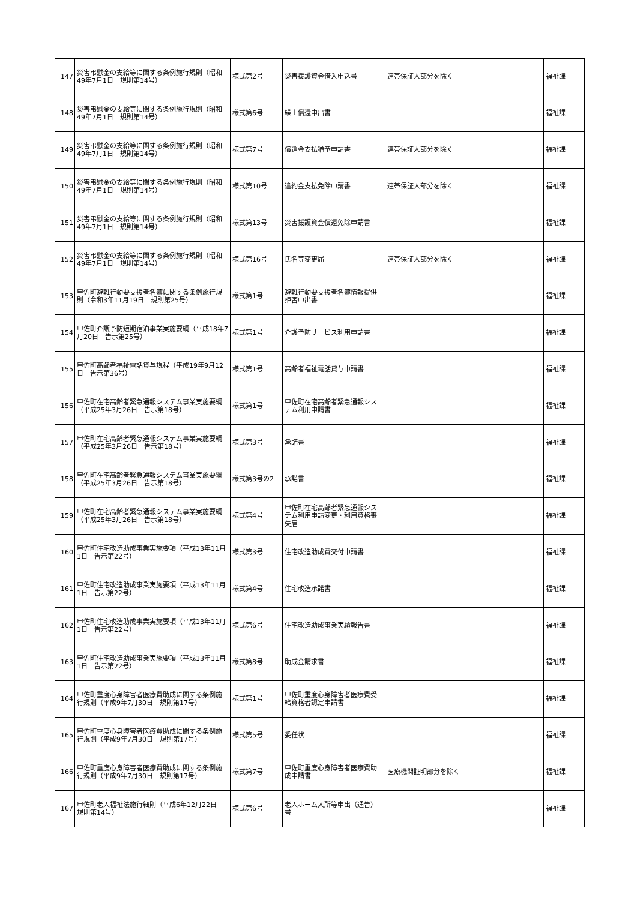| 147 | 災害弔慰金の支給等に関する条例施行規則（昭和49年7月1日 規則第14号） | 様式第2号 | 災害援護資金借入申込書 | 連帯保証人部分を除く | 福祉課 |
| 148 | 災害弔慰金の支給等に関する条例施行規則（昭和49年7月1日 規則第14号） | 様式第6号 | 繰上償還申出書 | | 福祉課 |
| 149 | 災害弔慰金の支給等に関する条例施行規則（昭和49年7月1日 規則第14号） | 様式第7号 | 償還金支払猶予申請書 | 連帯保証人部分を除く | 福祉課 |
| 150 | 災害弔慰金の支給等に関する条例施行規則（昭和49年7月1日 規則第14号） | 様式第10号 | 違約金支払免除申請書 | 連帯保証人部分を除く | 福祉課 |
| 151 | 災害弔慰金の支給等に関する条例施行規則（昭和49年7月1日 規則第14号） | 様式第13号 | 災害援護資金償還免除申請書 | | 福祉課 |
| 152 | 災害弔慰金の支給等に関する条例施行規則（昭和49年7月1日 規則第14号） | 様式第16号 | 氏名等変更届 | 連帯保証人部分を除く | 福祉課 |
| 153 | 甲佐町避難行動要支援者名簿に関する条例施行規則（令和3年11月19日 規則第25号） | 様式第1号 | 避難行動要支援者名簿情報提供拒否申出書 | | 福祉課 |
| 154 | 甲佐町介護予防短期宿泊事業実施要綱（平成18年7月20日 告示第25号） | 様式第1号 | 介護予防サービス利用申請書 | | 福祉課 |
| 155 | 甲佐町高齢者福祉電話貸与規程（平成19年9月12日 告示第36号） | 様式第1号 | 高齢者福祉電話貸与申請書 | | 福祉課 |
| 156 | 甲佐町在宅高齢者緊急通報システム事業実施要綱（平成25年3月26日 告示第18号） | 様式第1号 | 甲佐町在宅高齢者緊急通報システム利用申請書 | | 福祉課 |
| 157 | 甲佐町在宅高齢者緊急通報システム事業実施要綱（平成25年3月26日 告示第18号） | 様式第3号 | 承諾書 | | 福祉課 |
| 158 | 甲佐町在宅高齢者緊急通報システム事業実施要綱（平成25年3月26日 告示第18号） | 様式第3号の2 | 承諾書 | | 福祉課 |
| 159 | 甲佐町在宅高齢者緊急通報システム事業実施要綱（平成25年3月26日 告示第18号） | 様式第4号 | 甲佐町在宅高齢者緊急通報システム利用申請変更・利用資格喪失届 | | 福祉課 |
| 160 | 甲佐町住宅改造助成事業実施要項（平成13年11月1日 告示第22号） | 様式第3号 | 住宅改造助成費交付申請書 | | 福祉課 |
| 161 | 甲佐町住宅改造助成事業実施要項（平成13年11月1日 告示第22号） | 様式第4号 | 住宅改造承諾書 | | 福祉課 |
| 162 | 甲佐町住宅改造助成事業実施要項（平成13年11月1日 告示第22号） | 様式第6号 | 住宅改造助成事業実績報告書 | | 福祉課 |
| 163 | 甲佐町住宅改造助成事業実施要項（平成13年11月1日 告示第22号） | 様式第8号 | 助成金請求書 | | 福祉課 |
| 164 | 甲佐町重度心身障害者医療費助成に関する条例施行規則（平成9年7月30日 規則第17号） | 様式第1号 | 甲佐町重度心身障害者医療費受給資格者認定申請書 | | 福祉課 |
| 165 | 甲佐町重度心身障害者医療費助成に関する条例施行規則（平成9年7月30日 規則第17号） | 様式第5号 | 委任状 | | 福祉課 |
| 166 | 甲佐町重度心身障害者医療費助成に関する条例施行規則（平成9年7月30日 規則第17号） | 様式第7号 | 甲佐町重度心身障害者医療費助成申請書 | 医療機関証明部分を除く | 福祉課 |
| 167 | 甲佐町老人福祉法施行細則（平成6年12月22日 規則第14号） | 様式第6号 | 老人ホーム入所等申出（通告）書 | | 福祉課 |